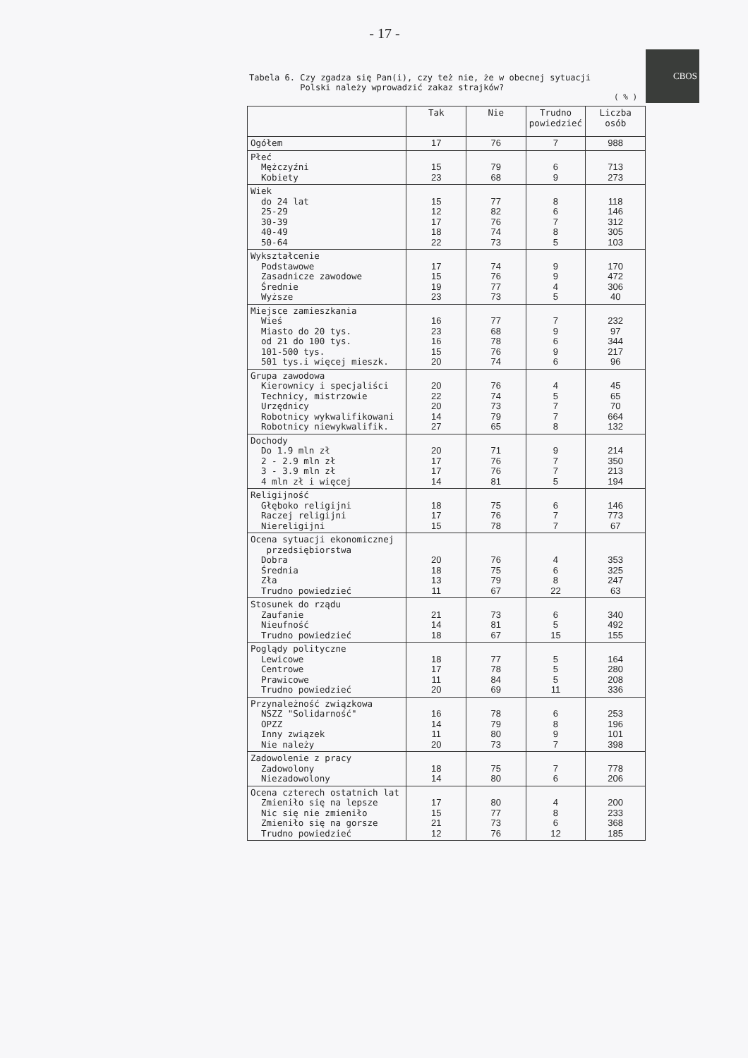- 17 -
CBOS
Tabela 6. Czy zgadza się Pan(i), czy też nie, że w obecnej sytuacji
Polski należy wprowadzić zakaz strajków?
( % )
| | Tak | Nie | Trudno powiedzieć | Liczba osób |
| --- | --- | --- | --- | --- |
| Ogółem | 17 | 76 | 7 | 988 |
| Płeć Mężczyźni Kobiety | 15 23 | 79 68 | 6 9 | 713 273 |
| Wiek do 24 lat 25-29 30-39 40-49 50-64 | 15 12 17 18 22 | 77 82 76 74 73 | 8 6 7 8 5 | 118 146 312 305 103 |
| Wykształcenie Podstawowe Zasadnicze zawodowe Średnie Wyższe | 17 15 19 23 | 74 76 77 73 | 9 9 4 5 | 170 472 306 40 |
| Miejsce zamieszkania Wieś Miasto do 20 tys. od 21 do 100 tys. 101-500 tys. 501 tys.i więcej mieszk. | 16 23 16 15 20 | 77 68 78 76 74 | 7 9 6 9 6 | 232 97 344 217 96 |
| Grupa zawodowa Kierownicy i specjaliści Technicy, mistrzowie Urzędnicy Robotnicy wykwalifikowani Robotnicy niewykwalifik. | 20 22 20 14 27 | 76 74 73 79 65 | 4 5 7 7 8 | 45 65 70 664 132 |
| Dochody Do 1.9 mln zł 2 - 2.9 mln zł 3 - 3.9 mln zł 4 mln zł i więcej | 20 17 17 14 | 71 76 76 81 | 9 7 7 5 | 214 350 213 194 |
| Religijność Głęboko religijni Raczej religijni Niereligijni | 18 17 15 | 75 76 78 | 6 7 7 | 146 773 67 |
| Ocena sytuacji ekonomicznej przedsiębiorstwa Dobra Średnia Zła Trudno powiedzieć | 20 18 13 11 | 76 75 79 67 | 4 6 8 22 | 353 325 247 63 |
| Stosunek do rządu Zaufanie Nieufność Trudno powiedzieć | 21 14 18 | 73 81 67 | 6 5 15 | 340 492 155 |
| Poglądy polityczne Lewicowe Centrowe Prawicowe Trudno powiedzieć | 18 17 11 20 | 77 78 84 69 | 5 5 5 11 | 164 280 208 336 |
| Przynależność związkowa NSZZ "Solidarność" OPZZ Inny związek Nie należy | 16 14 11 20 | 78 79 80 73 | 6 8 9 7 | 253 196 101 398 |
| Zadowolenie z pracy Zadowolony Niezadowolony | 18 14 | 75 80 | 7 6 | 778 206 |
| Ocena czterech ostatnich lat Zmieniło się na lepsze Nic się nie zmieniło Zmieniło się na gorsze Trudno powiedzieć | 17 15 21 12 | 80 77 73 76 | 4 8 6 12 | 200 233 368 185 |